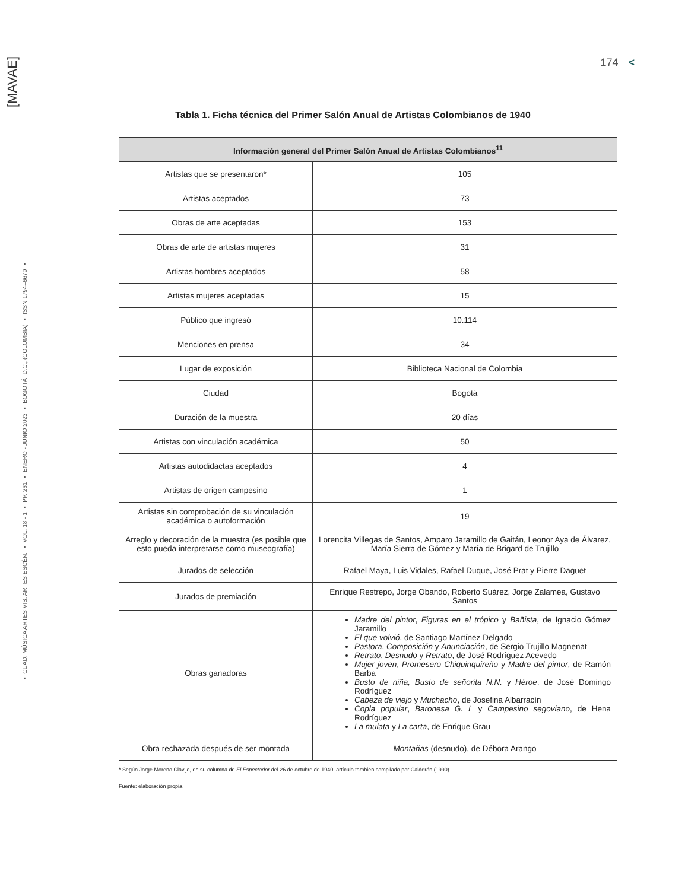[MAVAE]
▪ CUAD. MÚSICA ARTES VIS. ARTES ESCÉN. ▪ VOL. 18 - 1 ▪ PP. 261 ▪ ENERO - JUNIO 2023 ▪ BOGOTÁ, D.C., (COLOMBIA) ▪ ISSN 1794–6670 ▪
174 <
Tabla 1. Ficha técnica del Primer Salón Anual de Artistas Colombianos de 1940
| Información general del Primer Salón Anual de Artistas Colombianos<sup>11</sup> | |
| --- | --- |
| Artistas que se presentaron* | 105 |
| Artistas aceptados | 73 |
| Obras de arte aceptadas | 153 |
| Obras de arte de artistas mujeres | 31 |
| Artistas hombres aceptados | 58 |
| Artistas mujeres aceptadas | 15 |
| Público que ingresó | 10.114 |
| Menciones en prensa | 34 |
| Lugar de exposición | Biblioteca Nacional de Colombia |
| Ciudad | Bogotá |
| Duración de la muestra | 20 días |
| Artistas con vinculación académica | 50 |
| Artistas autodidactas aceptados | 4 |
| Artistas de origen campesino | 1 |
| Artistas sin comprobación de su vinculación académica o autoformación | 19 |
| Arreglo y decoración de la muestra (es posible que esto pueda interpretarse como museografía) | Lorencita Villegas de Santos, Amparo Jaramillo de Gaitán, Leonor Aya de Álvarez, María Sierra de Gómez y María de Brigard de Trujillo |
| Jurados de selección | Rafael Maya, Luis Vidales, Rafael Duque, José Prat y Pierre Daguet |
| Jurados de premiación | Enrique Restrepo, Jorge Obando, Roberto Suárez, Jorge Zalamea, Gustavo Santos |
| Obras ganadoras | Madre del pintor , Figuras en el trópico y Bañista , de Ignacio Gómez Jaramillo El que volvió , de Santiago Martínez Delgado Pastora , Composición y Anunciación , de Sergio Trujillo Magnenat Retrato , Desnudo y Retrato , de José Rodríguez Acevedo Mujer joven , Promesero Chiquinquireño y Madre del pintor , de Ramón Barba Busto de niña, Busto de señorita N.N. y Héroe , de José Domingo Rodríguez Cabeza de viejo y Muchacho , de Josefina Albarracín Copla popular , Baronesa G. L y Campesino segoviano , de Hena Rodríguez La mulata y La carta , de Enrique Grau |
| Obra rechazada después de ser montada | Montañas (desnudo), de Débora Arango |
* Según Jorge Moreno Clavijo, en su columna de El Espectador del 26 de octubre de 1940, artículo también compilado por Calderón (1990).
Fuente: elaboración propia.